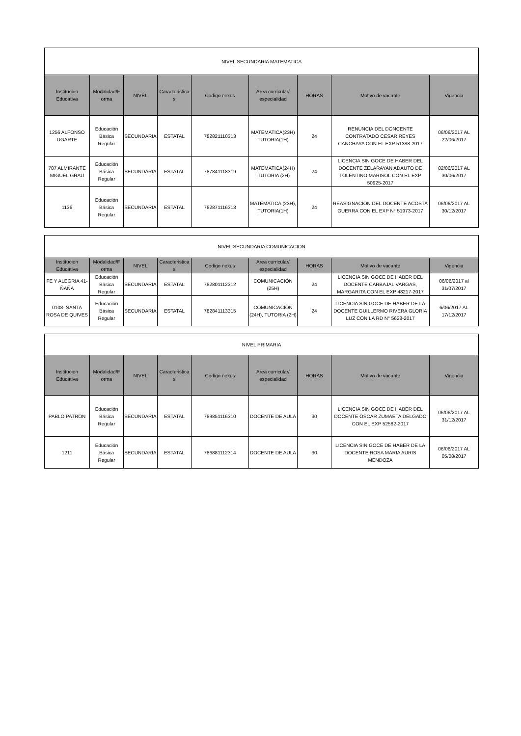| NIVEL SECUNDARIA MATEMATICA | | | | | | | | |
| Institucion Educativa | Modalidad/F orma | NIVEL | Caracteristica s | Codigo nexus | Area curricular/ especialidad | HORAS | Motivo de vacante | Vigencia |
| 1256 ALFONSO UGARTE | Educación Básica Regular | SECUNDARIA | ESTATAL | 782821110313 | MATEMATICA(23H) TUTORIA(1H) | 24 | RENUNCIA DEL DONCENTE CONTRATADO CESAR REYES CANCHAYA CON EL EXP 51388-2017 | 06/06/2017 AL 22/06/2017 |
| 787 ALMIRANTE MIGUEL GRAU | Educación Básica Regular | SECUNDARIA | ESTATAL | 787841118319 | MATEMATICA(24H) ,TUTORIA (2H) | 24 | LICENCIA SIN GOCE DE HABER DEL DOCENTE ZELARAYAN ADAUTO DE TOLENTINO MARISOL CON EL EXP 50925-2017 | 02/06/2017 AL 30/06/2017 |
| 1136 | Educación Básica Regular | SECUNDARIA | ESTATAL | 782871116313 | MATEMATICA (23H), TUTORIA(1H) | 24 | REASIGNACION DEL DOCENTE ACOSTA GUERRA CON EL EXP N° 51973-2017 | 06/06/2017 AL 30/12/2017 |
| NIVEL SECUNDARIA COMUNICACION | | | | | | | | |
| Institucion Educativa | Modalidad/F orma | NIVEL | Caracteristica s | Codigo nexus | Area curricular/ especialidad | HORAS | Motivo de vacante | Vigencia |
| FE Y ALEGRIA 41- ÑAÑA | Educación Básica Regular | SECUNDARIA | ESTATAL | 782801112312 | COMUNICACIÓN (25H) | 24 | LICENCIA SIN GOCE DE HABER DEL DOCENTE CARBAJAL VARGAS, MARGARITA CON EL EXP 48217-2017 | 06/06/2017 al 31/07/2017 |
| 0108- SANTA ROSA DE QUIVES | Educación Básica Regular | SECUNDARIA | ESTATAL | 782841113315 | COMUNICACIÓN (24H), TUTORIA (2H) | 24 | LICENCIA SIN GOCE DE HABER DE LA DOCENTE GUILLERMO RIVERA GLORIA LUZ CON LA RD N° 5628-2017 | 6/06/2017 AL 17/12/2017 |
| NIVEL PRIMARIA | | | | | | | | |
| Institucion Educativa | Modalidad/F orma | NIVEL | Caracteristica s | Codigo nexus | Area curricular/ especialidad | HORAS | Motivo de vacante | Vigencia |
| PABLO PATRON | Educación Básica Regular | SECUNDARIA | ESTATAL | 789851116310 | DOCENTE DE AULA | 30 | LICENCIA SIN GOCE DE HABER DEL DOCENTE OSCAR ZUMAETA DELGADO CON EL EXP 52582-2017 | 06/06/2017 AL 31/12/2017 |
| 1211 | Educación Básica Regular | SECUNDARIA | ESTATAL | 786881112314 | DOCENTE DE AULA | 30 | LICENCIA SIN GOCE DE HABER DE LA DOCENTE ROSA MARIA AURIS MENDOZA | 06/06/2017 AL 05/08/2017 |